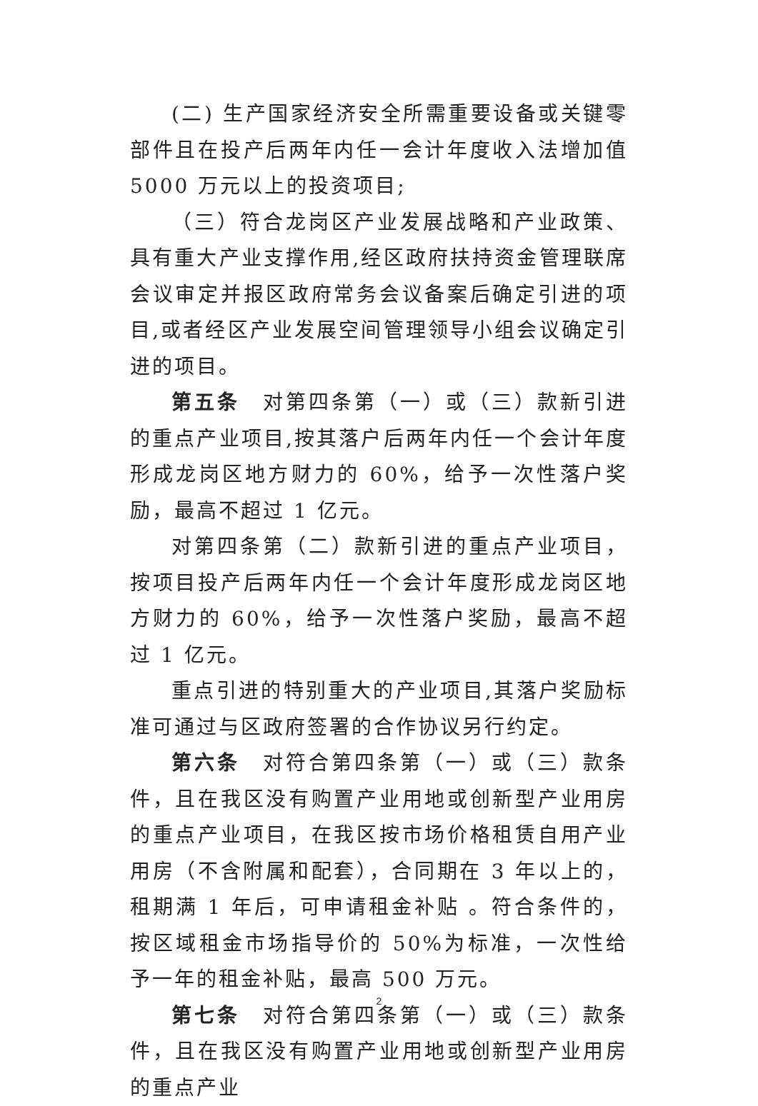(二) 生产国家经济安全所需重要设备或关键零部件且在投产后两年内任一会计年度收入法增加值 5000 万元以上的投资项目;
（三）符合龙岗区产业发展战略和产业政策、具有重大产业支撑作用,经区政府扶持资金管理联席会议审定并报区政府常务会议备案后确定引进的项目,或者经区产业发展空间管理领导小组会议确定引进的项目。
第五条　对第四条第（一）或（三）款新引进的重点产业项目,按其落户后两年内任一个会计年度形成龙岗区地方财力的 60%，给予一次性落户奖励，最高不超过 1 亿元。
对第四条第（二）款新引进的重点产业项目，按项目投产后两年内任一个会计年度形成龙岗区地方财力的 60%，给予一次性落户奖励，最高不超过 1 亿元。
重点引进的特别重大的产业项目,其落户奖励标准可通过与区政府签署的合作协议另行约定。
第六条　对符合第四条第（一）或（三）款条件，且在我区没有购置产业用地或创新型产业用房的重点产业项目，在我区按市场价格租赁自用产业用房（不含附属和配套），合同期在 3 年以上的，租期满 1 年后，可申请租金补贴 。符合条件的，按区域租金市场指导价的 50%为标准，一次性给予一年的租金补贴，最高 500 万元。
第七条　对符合第四条第（一）或（三）款条件，且在我区没有购置产业用地或创新型产业用房的重点产业
2